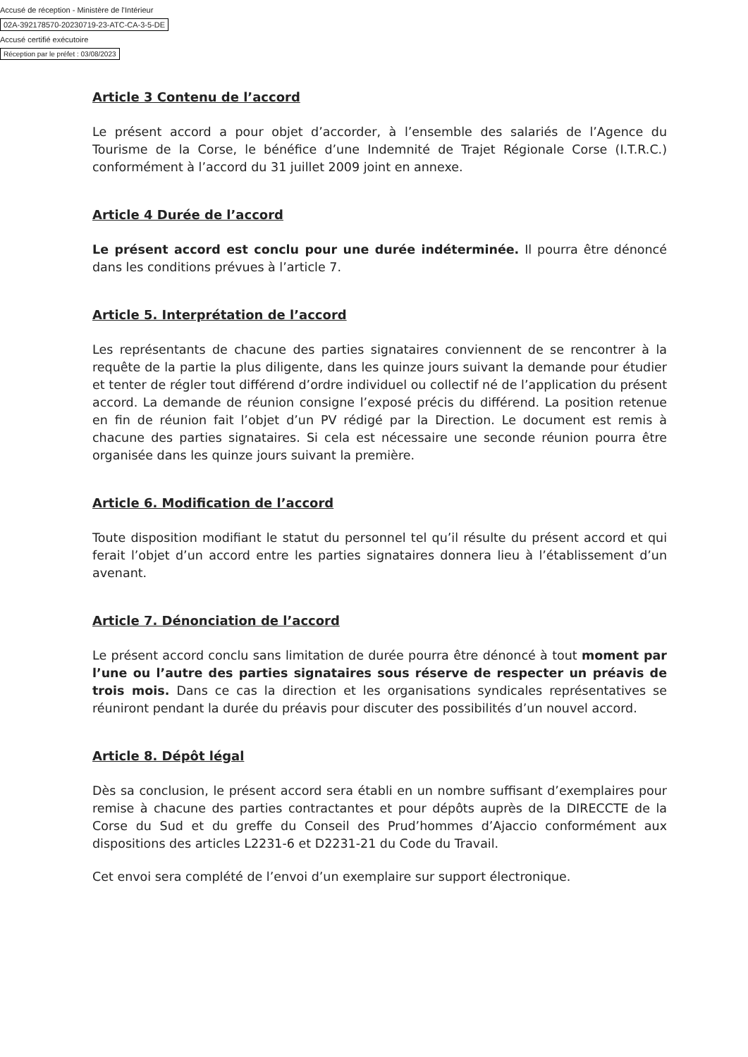Accusé de réception - Ministère de l'Intérieur
02A-392178570-20230719-23-ATC-CA-3-5-DE
Accusé certifié exécutoire
Réception par le préfet : 03/08/2023
Article 3 Contenu de l’accord
Le présent accord a pour objet d’accorder, à l’ensemble des salariés de l’Agence du Tourisme de la Corse, le bénéfice d’une Indemnité de Trajet Régionale Corse (I.T.R.C.) conformément à l’accord du 31 juillet 2009 joint en annexe.
Article 4 Durée de l’accord
Le présent accord est conclu pour une durée indéterminée. Il pourra être dénoncé dans les conditions prévues à l’article 7.
Article 5. Interprétation de l’accord
Les représentants de chacune des parties signataires conviennent de se rencontrer à la requête de la partie la plus diligente, dans les quinze jours suivant la demande pour étudier et tenter de régler tout différend d’ordre individuel ou collectif né de l’application du présent accord. La demande de réunion consigne l’exposé précis du différend. La position retenue en fin de réunion fait l’objet d’un PV rédigé par la Direction. Le document est remis à chacune des parties signataires. Si cela est nécessaire une seconde réunion pourra être organisée dans les quinze jours suivant la première.
Article 6. Modification de l’accord
Toute disposition modifiant le statut du personnel tel qu’il résulte du présent accord et qui ferait l’objet d’un accord entre les parties signataires donnera lieu à l’établissement d’un avenant.
Article 7. Dénonciation de l’accord
Le présent accord conclu sans limitation de durée pourra être dénoncé à tout moment par l’une ou l’autre des parties signataires sous réserve de respecter un préavis de trois mois. Dans ce cas la direction et les organisations syndicales représentatives se réuniront pendant la durée du préavis pour discuter des possibilités d’un nouvel accord.
Article 8. Dépôt légal
Dès sa conclusion, le présent accord sera établi en un nombre suffisant d’exemplaires pour remise à chacune des parties contractantes et pour dépôts auprès de la DIRECCTE de la Corse du Sud et du greffe du Conseil des Prud’hommes d’Ajaccio conformément aux dispositions des articles L2231-6 et D2231-21 du Code du Travail.
Cet envoi sera complété de l’envoi d’un exemplaire sur support électronique.